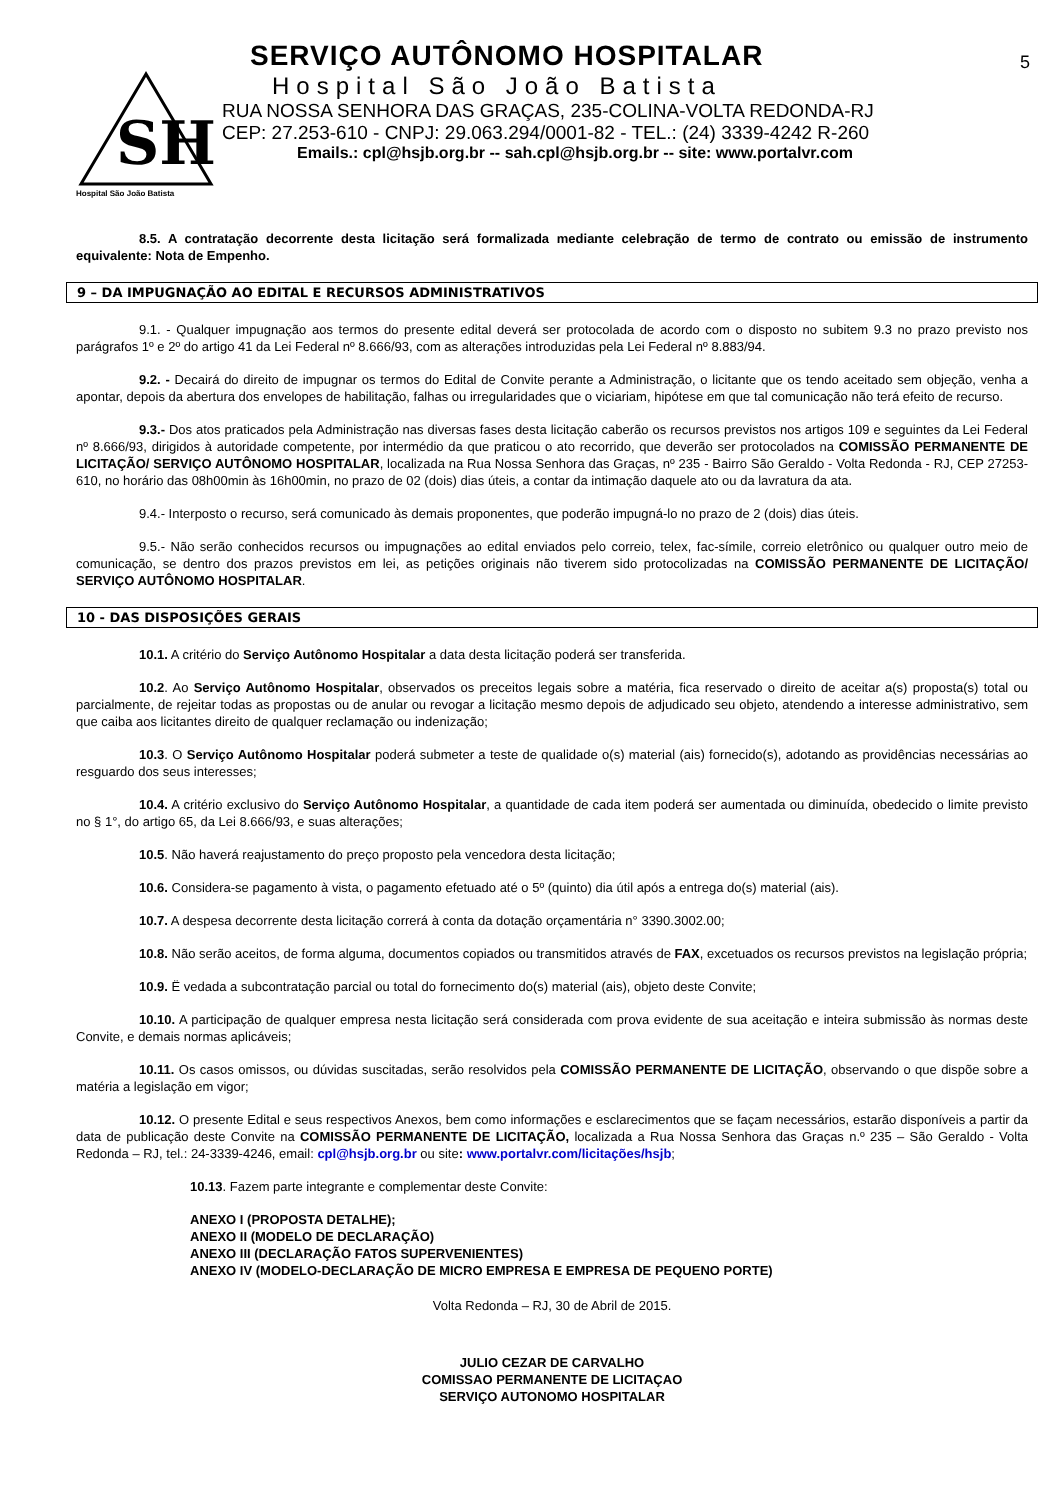5
SH
Hospital São João Batista
SERVIÇO AUTÔNOMO HOSPITALAR
Hospital São João Batista
RUA NOSSA SENHORA DAS GRAÇAS, 235-COLINA-VOLTA REDONDA-RJ
CEP: 27.253-610 - CNPJ: 29.063.294/0001-82 - TEL.: (24) 3339-4242 R-260
Emails.: cpl@hsjb.org.br -- sah.cpl@hsjb.org.br -- site: www.portalvr.com
8.5. A contratação decorrente desta licitação será formalizada mediante celebração de termo de contrato ou emissão de instrumento equivalente: Nota de Empenho.
9 – DA IMPUGNAÇÃO AO EDITAL E RECURSOS ADMINISTRATIVOS
9.1. - Qualquer impugnação aos termos do presente edital deverá ser protocolada de acordo com o disposto no subitem 9.3 no prazo previsto nos parágrafos 1º e 2º do artigo 41 da Lei Federal nº 8.666/93, com as alterações introduzidas pela Lei Federal nº 8.883/94.
9.2. - Decairá do direito de impugnar os termos do Edital de Convite perante a Administração, o licitante que os tendo aceitado sem objeção, venha a apontar, depois da abertura dos envelopes de habilitação, falhas ou irregularidades que o viciariam, hipótese em que tal comunicação não terá efeito de recurso.
9.3.- Dos atos praticados pela Administração nas diversas fases desta licitação caberão os recursos previstos nos artigos 109 e seguintes da Lei Federal nº 8.666/93, dirigidos à autoridade competente, por intermédio da que praticou o ato recorrido, que deverão ser protocolados na COMISSÃO PERMANENTE DE LICITAÇÃO/ SERVIÇO AUTÔNOMO HOSPITALAR, localizada na Rua Nossa Senhora das Graças, nº 235 - Bairro São Geraldo - Volta Redonda - RJ, CEP 27253-610, no horário das 08h00min às 16h00min, no prazo de 02 (dois) dias úteis, a contar da intimação daquele ato ou da lavratura da ata.
9.4.- Interposto o recurso, será comunicado às demais proponentes, que poderão impugná-lo no prazo de 2 (dois) dias úteis.
9.5.- Não serão conhecidos recursos ou impugnações ao edital enviados pelo correio, telex, fac-símile, correio eletrônico ou qualquer outro meio de comunicação, se dentro dos prazos previstos em lei, as petições originais não tiverem sido protocolizadas na COMISSÃO PERMANENTE DE LICITAÇÃO/ SERVIÇO AUTÔNOMO HOSPITALAR.
10 - DAS DISPOSIÇÕES GERAIS
10.1. A critério do Serviço Autônomo Hospitalar a data desta licitação poderá ser transferida.
10.2. Ao Serviço Autônomo Hospitalar, observados os preceitos legais sobre a matéria, fica reservado o direito de aceitar a(s) proposta(s) total ou parcialmente, de rejeitar todas as propostas ou de anular ou revogar a licitação mesmo depois de adjudicado seu objeto, atendendo a interesse administrativo, sem que caiba aos licitantes direito de qualquer reclamação ou indenização;
10.3. O Serviço Autônomo Hospitalar poderá submeter a teste de qualidade o(s) material (ais) fornecido(s), adotando as providências necessárias ao resguardo dos seus interesses;
10.4. A critério exclusivo do Serviço Autônomo Hospitalar, a quantidade de cada item poderá ser aumentada ou diminuída, obedecido o limite previsto no § 1°, do artigo 65, da Lei 8.666/93, e suas alterações;
10.5. Não haverá reajustamento do preço proposto pela vencedora desta licitação;
10.6. Considera-se pagamento à vista, o pagamento efetuado até o 5º (quinto) dia útil após a entrega do(s) material (ais).
10.7. A despesa decorrente desta licitação correrá à conta da dotação orçamentária n° 3390.3002.00;
10.8. Não serão aceitos, de forma alguma, documentos copiados ou transmitidos através de FAX, excetuados os recursos previstos na legislação própria;
10.9. Ë vedada a subcontratação parcial ou total do fornecimento do(s) material (ais), objeto deste Convite;
10.10. A participação de qualquer empresa nesta licitação será considerada com prova evidente de sua aceitação e inteira submissão às normas deste Convite, e demais normas aplicáveis;
10.11. Os casos omissos, ou dúvidas suscitadas, serão resolvidos pela COMISSÃO PERMANENTE DE LICITAÇÃO, observando o que dispõe sobre a matéria a legislação em vigor;
10.12. O presente Edital e seus respectivos Anexos, bem como informações e esclarecimentos que se façam necessários, estarão disponíveis a partir da data de publicação deste Convite na COMISSÃO PERMANENTE DE LICITAÇÃO, localizada a Rua Nossa Senhora das Graças n.º 235 – São Geraldo - Volta Redonda – RJ, tel.: 24-3339-4246, email: cpl@hsjb.org.br ou site: www.portalvr.com/licitações/hsjb;
10.13. Fazem parte integrante e complementar deste Convite:
ANEXO I (PROPOSTA DETALHE);
ANEXO II (MODELO DE DECLARAÇÃO)
ANEXO III (DECLARAÇÃO FATOS SUPERVENIENTES)
ANEXO IV (MODELO-DECLARAÇÃO DE MICRO EMPRESA E EMPRESA DE PEQUENO PORTE)
Volta Redonda – RJ, 30 de Abril de 2015.
JULIO CEZAR DE CARVALHO
COMISSAO PERMANENTE DE LICITAÇAO
SERVIÇO AUTONOMO HOSPITALAR